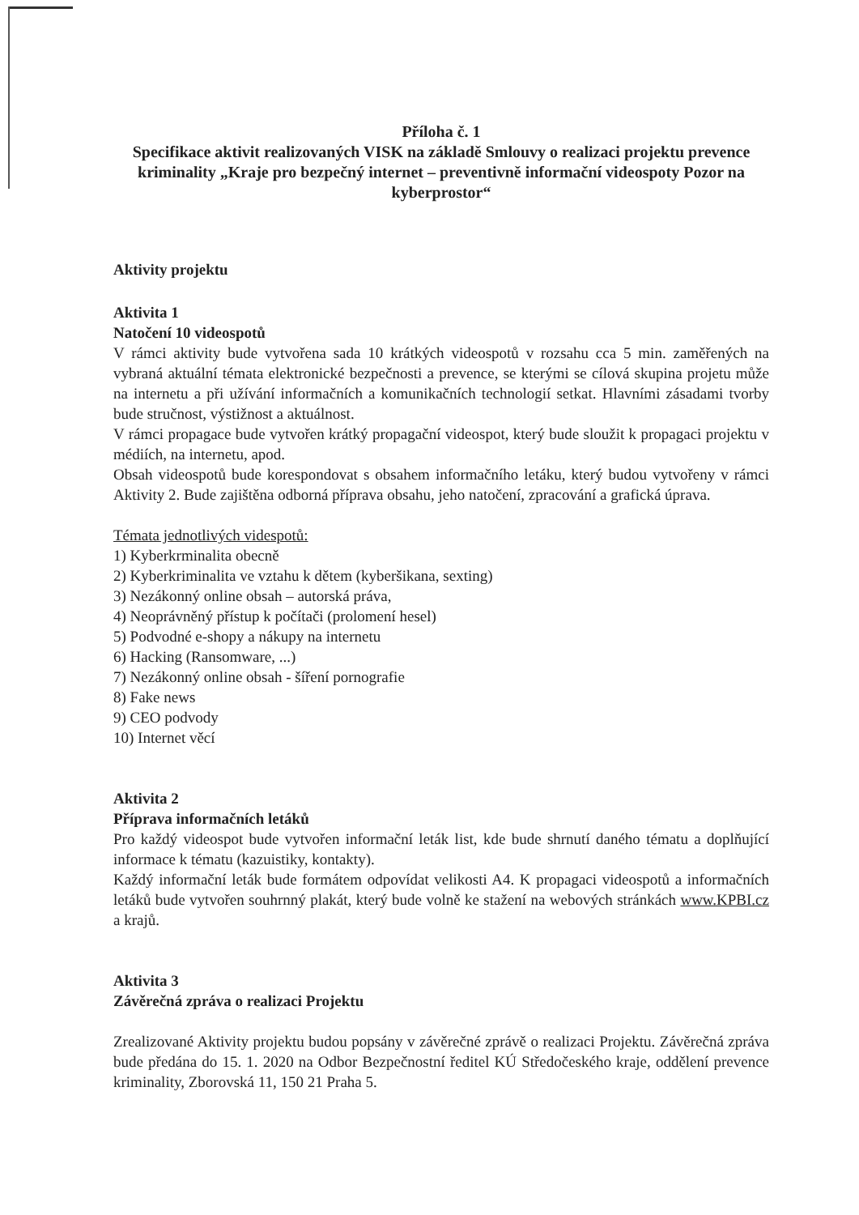Příloha č. 1
Specifikace aktivit realizovaných VISK na základě Smlouvy o realizaci projektu prevence kriminality „Kraje pro bezpečný internet – preventivně informační videospoty Pozor na kyberprostor“
Aktivity projektu
Aktivita 1
Natočení 10 videospotů
V rámci aktivity bude vytvořena sada 10 krátkých videospotů v rozsahu cca 5 min. zaměřených na vybraná aktuální témata elektronické bezpečnosti a prevence, se kterými se cílová skupina projetu může na internetu a při užívání informačních a komunikačních technologií setkat. Hlavními zásadami tvorby bude stručnost, výstižnost a aktuálnost.
V rámci propagace bude vytvořen krátký propagační videospot, který bude sloužit k propagaci projektu v médiích, na internetu, apod.
Obsah videospotů bude korespondovat s obsahem informačního letáku, který budou vytvořeny v rámci Aktivity 2. Bude zajištěna odborná příprava obsahu, jeho natočení, zpracování a grafická úprava.
Témata jednotlivých videspotů:
1) Kyberkrminalita obecně
2) Kyberkriminalita ve vztahu k dětem (kyberšikana, sexting)
3) Nezákonný online obsah – autorská práva,
4) Neoprávněný přístup k počítači (prolomení hesel)
5) Podvodné e-shopy a nákupy na internetu
6) Hacking (Ransomware, ...)
7) Nezákonný online obsah - šíření pornografie
8) Fake news
9) CEO podvody
10) Internet věcí
Aktivita 2
Příprava informačních letáků
Pro každý videospot bude vytvořen informační leták list, kde bude shrnutí daného tématu a doplňující informace k tématu (kazuistiky, kontakty).
Každý informační leták bude formátem odpovídat velikosti A4. K propagaci videospotů a informačních letáků bude vytvořen souhrnný plakát, který bude volně ke stažení na webových stránkách www.KPBI.cz a krajů.
Aktivita 3
Závěrečná zpráva o realizaci Projektu
Zrealizované Aktivity projektu budou popsány v závěrečné zprávě o realizaci Projektu. Závěrečná zpráva bude předána do 15. 1. 2020 na Odbor Bezpečnostní ředitel KÚ Středočeského kraje, oddělení prevence kriminality, Zborovská 11, 150 21 Praha 5.